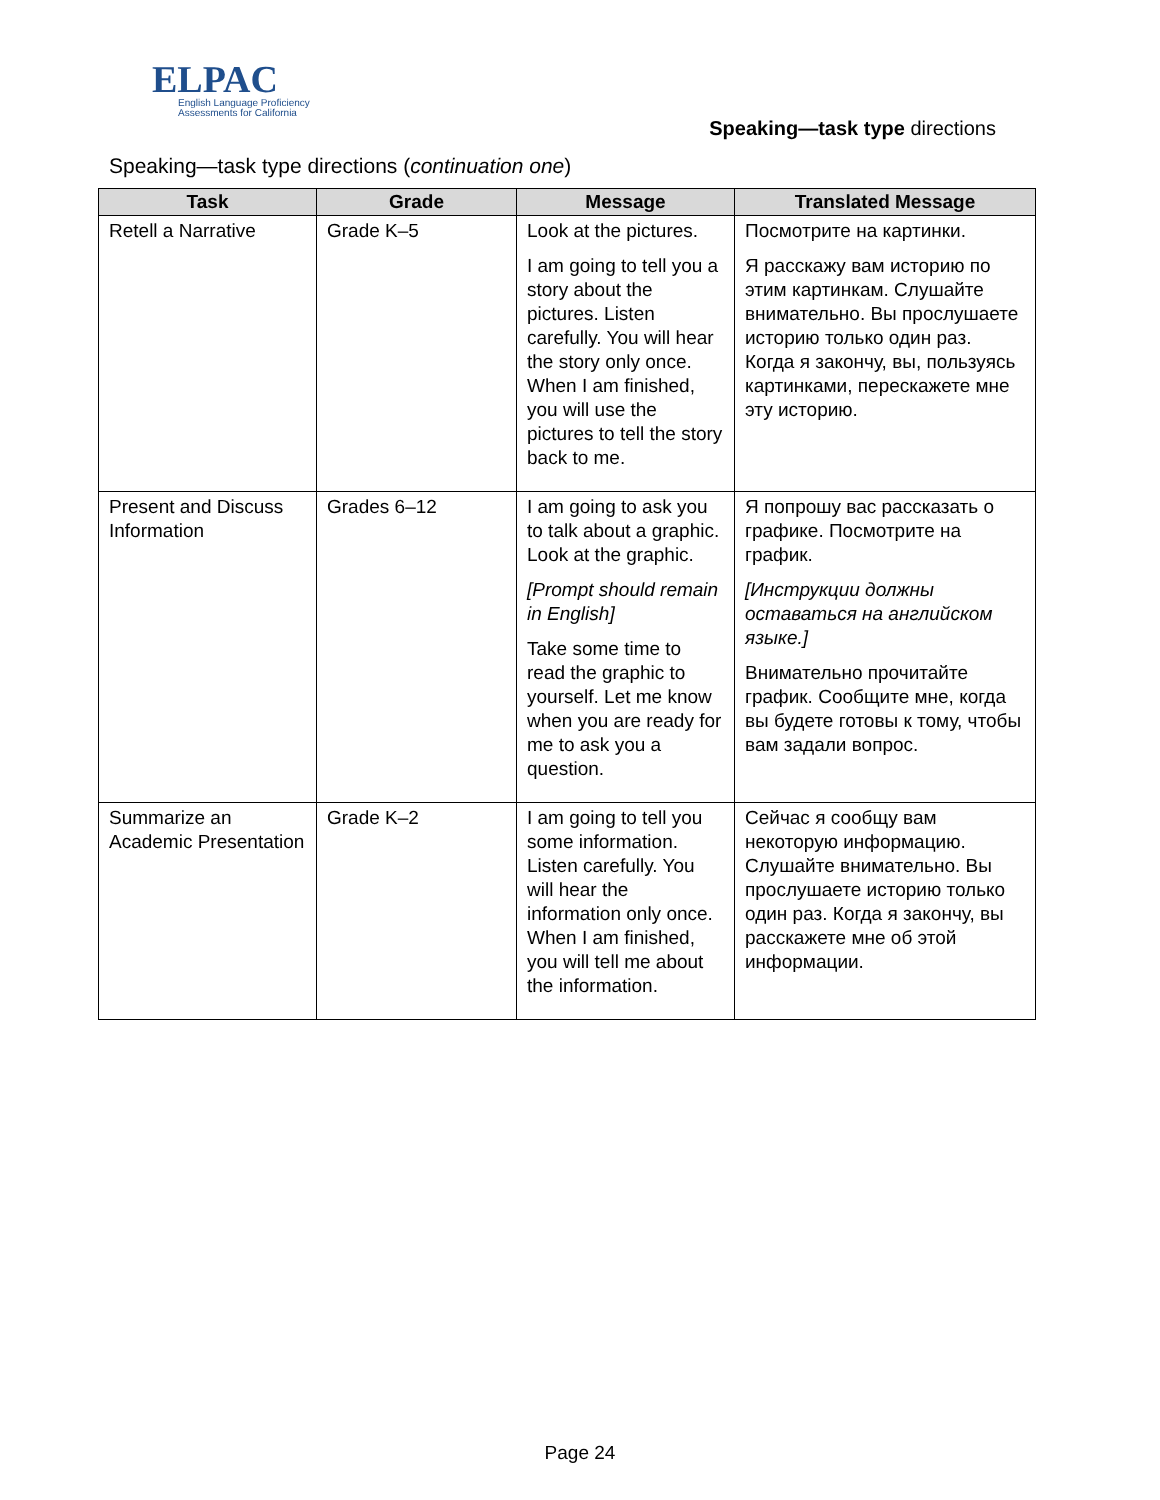ELPAC
English Language Proficiency
Assessments for California
Speaking—task type directions
Speaking—task type directions (continuation one)
| Task | Grade | Message | Translated Message |
| --- | --- | --- | --- |
| Retell a Narrative | Grade K–5 | Look at the pictures. I am going to tell you a story about the pictures. Listen carefully. You will hear the story only once. When I am finished, you will use the pictures to tell the story back to me. | Посмотрите на картинки. Я расскажу вам историю по этим картинкам. Слушайте внимательно. Вы прослушаете историю только один раз. Когда я закончу, вы, пользуясь картинками, перескажете мне эту историю. |
| Present and Discuss Information | Grades 6–12 | I am going to ask you to talk about a graphic. Look at the graphic. [Prompt should remain in English] Take some time to read the graphic to yourself. Let me know when you are ready for me to ask you a question. | Я попрошу вас рассказать о графике. Посмотрите на график. [Инструкции должны оставаться на английском языке.] Внимательно прочитайте график. Сообщите мне, когда вы будете готовы к тому, чтобы вам задали вопрос. |
| Summarize an Academic Presentation | Grade K–2 | I am going to tell you some information. Listen carefully. You will hear the information only once. When I am finished, you will tell me about the information. | Сейчас я сообщу вам некоторую информацию. Слушайте внимательно. Вы прослушаете историю только один раз. Когда я закончу, вы расскажете мне об этой информации. |
Page 24